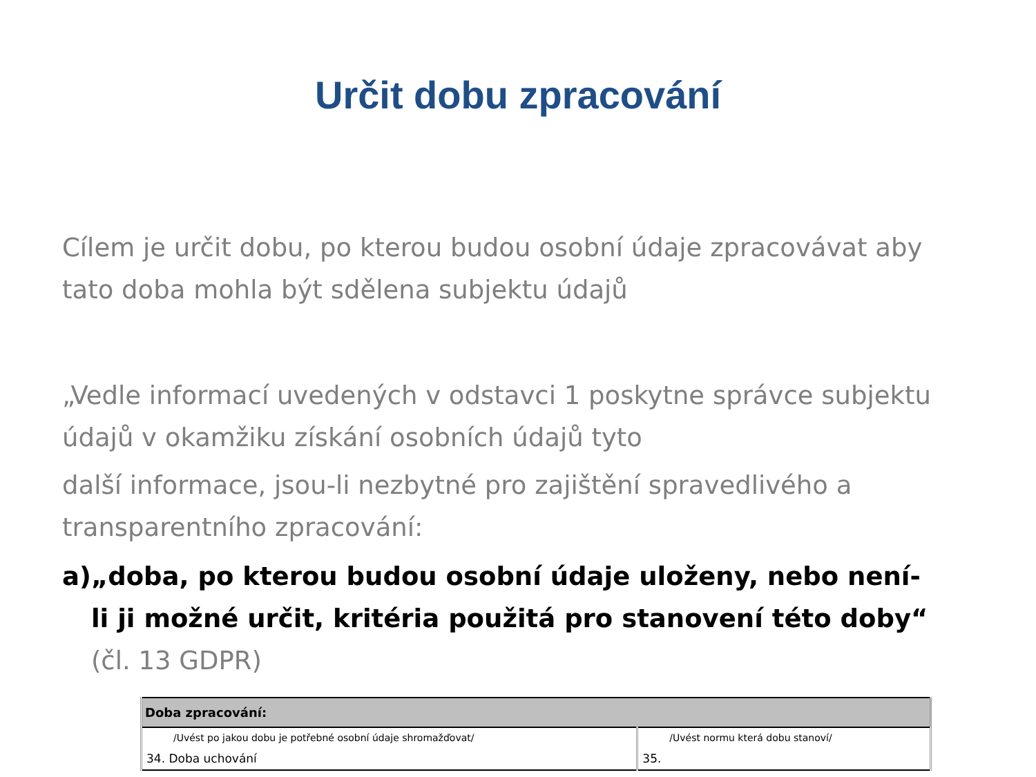Určit dobu zpracování
Cílem je určit dobu, po kterou budou osobní údaje zpracovávat aby tato doba mohla být sdělena subjektu údajů
„Vedle informací uvedených v odstavci 1 poskytne správce subjektu údajů v okamžiku získání osobních údajů tyto
další informace, jsou-li nezbytné pro zajištění spravedlivého a transparentního zpracování:
a) „doba, po kterou budou osobní údaje uloženy, nebo není-li ji možné určit, kritéria použitá pro stanovení této doby“ (čl. 13 GDPR)
| Doba zpracování: | |
| --- | --- |
| /Uvést po jakou dobu je potřebné osobní údaje shromažďovat/ | /Uvést normu která dobu stanoví/ |
| 34. Doba uchování | 35. |